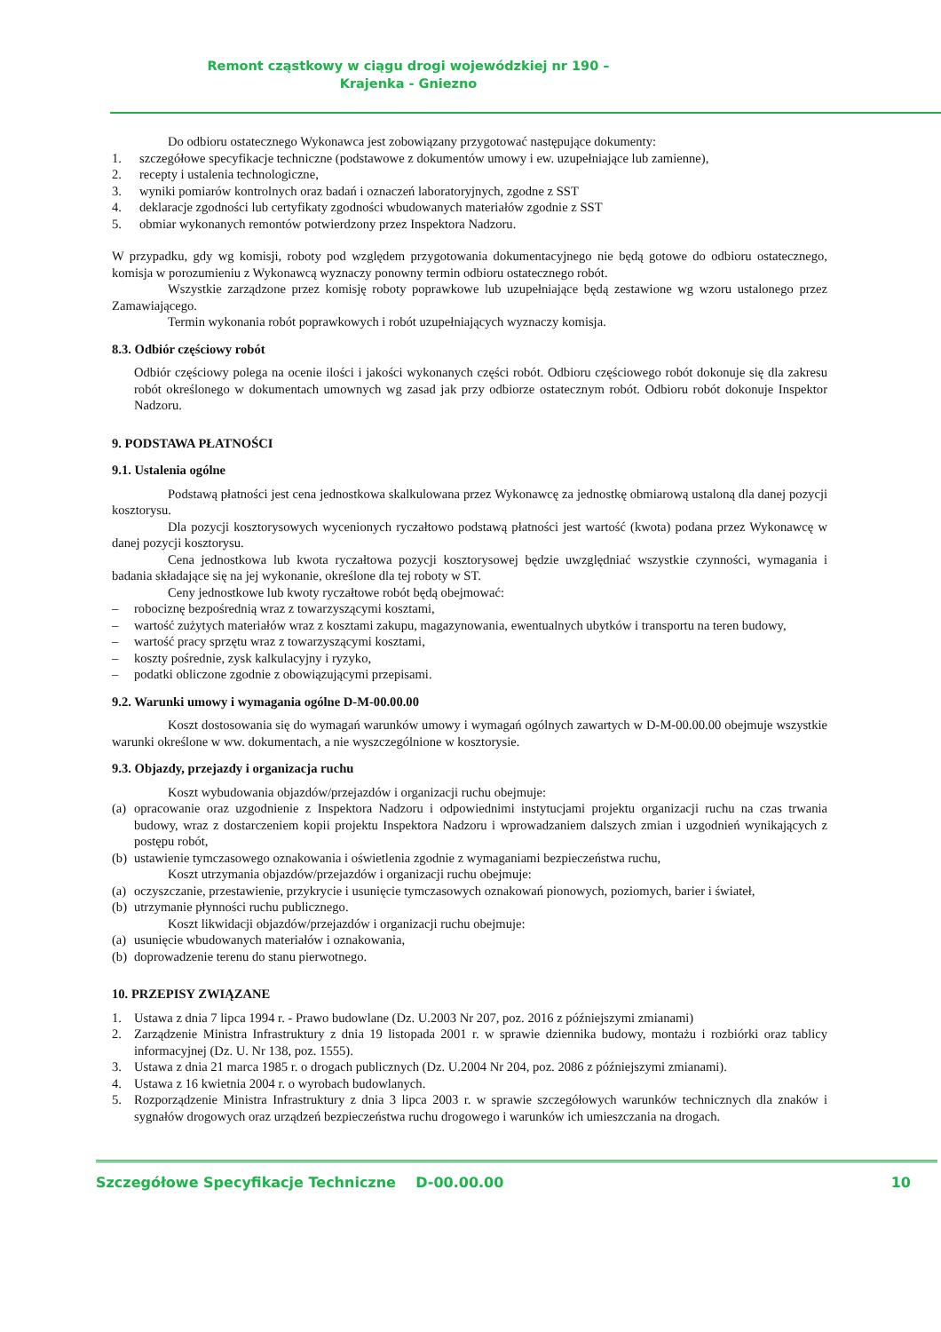Remont cząstkowy w ciągu drogi wojewódzkiej nr 190 –
Krajenka - Gniezno
Do odbioru ostatecznego Wykonawca jest zobowiązany przygotować następujące dokumenty:
1. szczegółowe specyfikacje techniczne (podstawowe z dokumentów umowy i ew. uzupełniające lub zamienne),
2. recepty i ustalenia technologiczne,
3. wyniki pomiarów kontrolnych oraz badań i oznaczeń laboratoryjnych, zgodne z SST
4. deklaracje zgodności lub certyfikaty zgodności wbudowanych materiałów zgodnie z SST
5. obmiar wykonanych remontów potwierdzony przez Inspektora Nadzoru.
W przypadku, gdy wg komisji, roboty pod względem przygotowania dokumentacyjnego nie będą gotowe do odbioru ostatecznego, komisja w porozumieniu z Wykonawcą wyznaczy ponowny termin odbioru ostatecznego robót.
Wszystkie zarządzone przez komisję roboty poprawkowe lub uzupełniające będą zestawione wg wzoru ustalonego przez Zamawiającego.
Termin wykonania robót poprawkowych i robót uzupełniających wyznaczy komisja.
8.3. Odbiór częściowy robót
Odbiór częściowy polega na ocenie ilości i jakości wykonanych części robót. Odbioru częściowego robót dokonuje się dla zakresu robót określonego w dokumentach umownych wg zasad jak przy odbiorze ostatecznym robót. Odbioru robót dokonuje Inspektor Nadzoru.
9. PODSTAWA PŁATNOŚCI
9.1. Ustalenia ogólne
Podstawą płatności jest cena jednostkowa skalkulowana przez Wykonawcę za jednostkę obmiarową ustaloną dla danej pozycji kosztorysu.
Dla pozycji kosztorysowych wycenionych ryczałtowo podstawą płatności jest wartość (kwota) podana przez Wykonawcę w danej pozycji kosztorysu.
Cena jednostkowa lub kwota ryczałtowa pozycji kosztorysowej będzie uwzględniać wszystkie czynności, wymagania i badania składające się na jej wykonanie, określone dla tej roboty w ST.
Ceny jednostkowe lub kwoty ryczałtowe robót będą obejmować:
– robociznę bezpośrednią wraz z towarzyszącymi kosztami,
– wartość zużytych materiałów wraz z kosztami zakupu, magazynowania, ewentualnych ubytków i transportu na teren budowy,
– wartość pracy sprzętu wraz z towarzyszącymi kosztami,
– koszty pośrednie, zysk kalkulacyjny i ryzyko,
– podatki obliczone zgodnie z obowiązującymi przepisami.
9.2. Warunki umowy i wymagania ogólne D-M-00.00.00
Koszt dostosowania się do wymagań warunków umowy i wymagań ogólnych zawartych w D-M-00.00.00 obejmuje wszystkie warunki określone w ww. dokumentach, a nie wyszczególnione w kosztorysie.
9.3. Objazdy, przejazdy i organizacja ruchu
Koszt wybudowania objazdów/przejazdów i organizacji ruchu obejmuje:
(a) opracowanie oraz uzgodnienie z Inspektora Nadzoru i odpowiednimi instytucjami projektu organizacji ruchu na czas trwania budowy, wraz z dostarczeniem kopii projektu Inspektora Nadzoru i wprowadzaniem dalszych zmian i uzgodnień wynikających z postępu robót,
(b) ustawienie tymczasowego oznakowania i oświetlenia zgodnie z wymaganiami bezpieczeństwa ruchu,
Koszt utrzymania objazdów/przejazdów i organizacji ruchu obejmuje:
(a) oczyszczanie, przestawienie, przykrycie i usunięcie tymczasowych oznakowań pionowych, poziomych, barier i świateł,
(b) utrzymanie płynności ruchu publicznego.
Koszt likwidacji objazdów/przejazdów i organizacji ruchu obejmuje:
(a) usunięcie wbudowanych materiałów i oznakowania,
(b) doprowadzenie terenu do stanu pierwotnego.
10. PRZEPISY ZWIĄZANE
1. Ustawa z dnia 7 lipca 1994 r. - Prawo budowlane (Dz. U.2003 Nr 207, poz. 2016 z późniejszymi zmianami)
2. Zarządzenie Ministra Infrastruktury z dnia 19 listopada 2001 r. w sprawie dziennika budowy, montażu i rozbiórki oraz tablicy informacyjnej (Dz. U. Nr 138, poz. 1555).
3. Ustawa z dnia 21 marca 1985 r. o drogach publicznych (Dz. U.2004 Nr 204, poz. 2086 z późniejszymi zmianami).
4. Ustawa z 16 kwietnia 2004 r. o wyrobach budowlanych.
5. Rozporządzenie Ministra Infrastruktury z dnia 3 lipca 2003 r. w sprawie szczegółowych warunków technicznych dla znaków i sygnałów drogowych oraz urządzeń bezpieczeństwa ruchu drogowego i warunków ich umieszczania na drogach.
Szczegółowe Specyfikacje Techniczne D-00.00.00 10